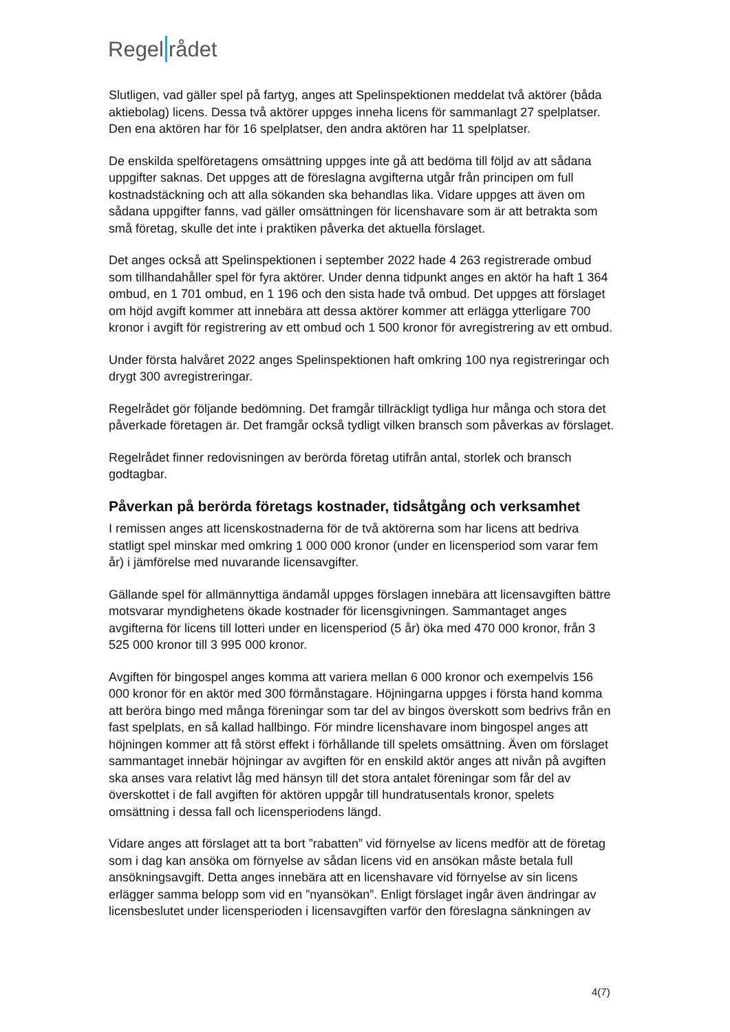Regel rådet
Slutligen, vad gäller spel på fartyg, anges att Spelinspektionen meddelat två aktörer (båda aktiebolag) licens. Dessa två aktörer uppges inneha licens för sammanlagt 27 spelplatser. Den ena aktören har för 16 spelplatser, den andra aktören har 11 spelplatser.
De enskilda spelföretagens omsättning uppges inte gå att bedöma till följd av att sådana uppgifter saknas. Det uppges att de föreslagna avgifterna utgår från principen om full kostnadstäckning och att alla sökanden ska behandlas lika. Vidare uppges att även om sådana uppgifter fanns, vad gäller omsättningen för licenshavare som är att betrakta som små företag, skulle det inte i praktiken påverka det aktuella förslaget.
Det anges också att Spelinspektionen i september 2022 hade 4 263 registrerade ombud som tillhandahåller spel för fyra aktörer. Under denna tidpunkt anges en aktör ha haft 1 364 ombud, en 1 701 ombud, en 1 196 och den sista hade två ombud. Det uppges att förslaget om höjd avgift kommer att innebära att dessa aktörer kommer att erlägga ytterligare 700 kronor i avgift för registrering av ett ombud och 1 500 kronor för avregistrering av ett ombud.
Under första halvåret 2022 anges Spelinspektionen haft omkring 100 nya registreringar och drygt 300 avregistreringar.
Regelrådet gör följande bedömning. Det framgår tillräckligt tydliga hur många och stora det påverkade företagen är. Det framgår också tydligt vilken bransch som påverkas av förslaget.
Regelrådet finner redovisningen av berörda företag utifrån antal, storlek och bransch godtagbar.
Påverkan på berörda företags kostnader, tidsåtgång och verksamhet
I remissen anges att licenskostnaderna för de två aktörerna som har licens att bedriva statligt spel minskar med omkring 1 000 000 kronor (under en licensperiod som varar fem år) i jämförelse med nuvarande licensavgifter.
Gällande spel för allmännyttiga ändamål uppges förslagen innebära att licensavgiften bättre motsvarar myndighetens ökade kostnader för licensgivningen. Sammantaget anges avgifterna för licens till lotteri under en licensperiod (5 år) öka med 470 000 kronor, från 3 525 000 kronor till 3 995 000 kronor.
Avgiften för bingospel anges komma att variera mellan 6 000 kronor och exempelvis 156 000 kronor för en aktör med 300 förmånstagare. Höjningarna uppges i första hand komma att beröra bingo med många föreningar som tar del av bingos överskott som bedrivs från en fast spelplats, en så kallad hallbingo. För mindre licenshavare inom bingospel anges att höjningen kommer att få störst effekt i förhållande till spelets omsättning. Även om förslaget sammantaget innebär höjningar av avgiften för en enskild aktör anges att nivån på avgiften ska anses vara relativt låg med hänsyn till det stora antalet föreningar som får del av överskottet i de fall avgiften för aktören uppgår till hundratusentals kronor, spelets omsättning i dessa fall och licensperiodens längd.
Vidare anges att förslaget att ta bort ”rabatten” vid förnyelse av licens medför att de företag som i dag kan ansöka om förnyelse av sådan licens vid en ansökan måste betala full ansökningsavgift. Detta anges innebära att en licenshavare vid förnyelse av sin licens erlägger samma belopp som vid en ”nyansökan”. Enligt förslaget ingår även ändringar av licensbeslutet under licensperioden i licensavgiften varför den föreslagna sänkningen av
4(7)